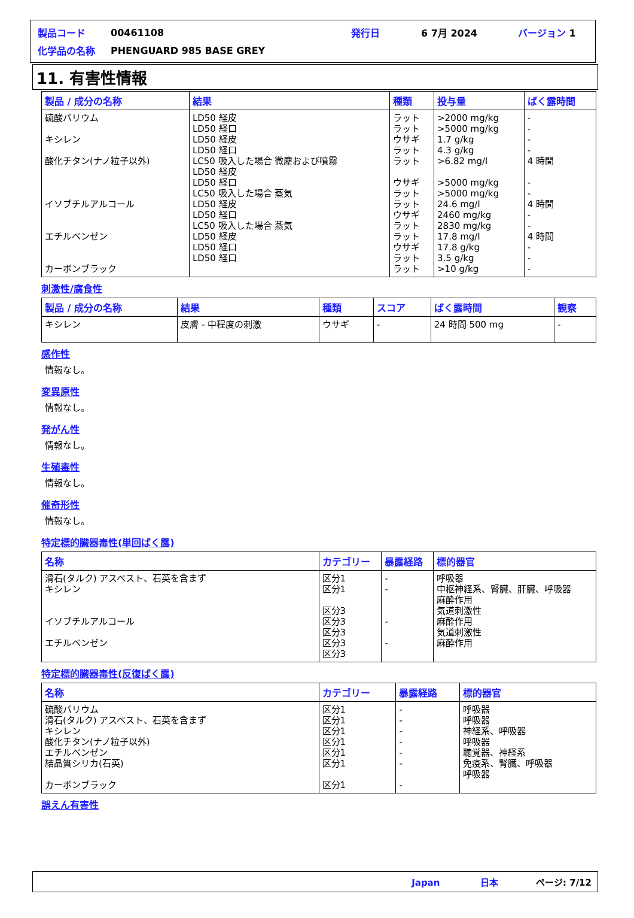| 製品コード | 00461108 | 発行日 | 6 7月 2024 | バージョン 1 |
| 化学品の名称 | PHENGUARD 985 BASE GREY | | | |
11. 有害性情報
| 製品 / 成分の名称 | 結果 | 種類 | 投与量 | ばく露時間 |
| --- | --- | --- | --- | --- |
| 硫酸バリウム キシレン 酸化チタン(ナノ粒子以外) イソブチルアルコール エチルベンゼン カーボンブラック | LD50 経皮 LD50 経口 LD50 経皮 LD50 経口 LC50 吸入した場合 微塵および噴霧 LD50 経皮 LD50 経口 LC50 吸入した場合 蒸気 LD50 経皮 LD50 経口 LC50 吸入した場合 蒸気 LD50 経皮 LD50 経口 LD50 経口 | ラット ラット ウサギ ラット ラット ウサギ ラット ラット ウサギ ラット ラット ウサギ ラット ラット | >2000 mg/kg >5000 mg/kg 1.7 g/kg 4.3 g/kg >6.82 mg/l >5000 mg/kg >5000 mg/kg 24.6 mg/l 2460 mg/kg 2830 mg/kg 17.8 mg/l 17.8 g/kg 3.5 g/kg >10 g/kg | - - - - 4 時間 - - 4 時間 - - 4 時間 - - - |
刺激性/腐食性
| 製品 / 成分の名称 | 結果 | 種類 | スコア | ばく露時間 | 観察 |
| --- | --- | --- | --- | --- | --- |
| キシレン | 皮膚 - 中程度の刺激 | ウサギ | - | 24 時間 500 mg | - |
感作性
情報なし。
変異原性
情報なし。
発がん性
情報なし。
生殖毒性
情報なし。
催奇形性
情報なし。
特定標的臓器毒性(単回ばく露)
| 名称 | カテゴリー | 暴露経路 | 標的器官 |
| --- | --- | --- | --- |
| 滑石(タルク) アスベスト、石英を含まず キシレン イソブチルアルコール エチルベンゼン | 区分1 区分1 区分3 区分3 区分3 区分3 区分3 | - - - - | 呼吸器 中枢神経系、腎臓、肝臓、呼吸器 麻酔作用 気道刺激性 麻酔作用 気道刺激性 麻酔作用 |
特定標的臓器毒性(反復ばく露)
| 名称 | カテゴリー | 暴露経路 | 標的器官 |
| --- | --- | --- | --- |
| 硫酸バリウム 滑石(タルク) アスベスト、石英を含まず キシレン 酸化チタン(ナノ粒子以外) エチルベンゼン 結晶質シリカ(石英) カーボンブラック | 区分1 区分1 区分1 区分1 区分1 区分1 区分1 | - - - - - - - | 呼吸器 呼吸器 神経系、呼吸器 呼吸器 聴覚器、神経系 免疫系、腎臓、呼吸器 呼吸器 |
誤えん有害性
Japan 日本 ページ: 7/12